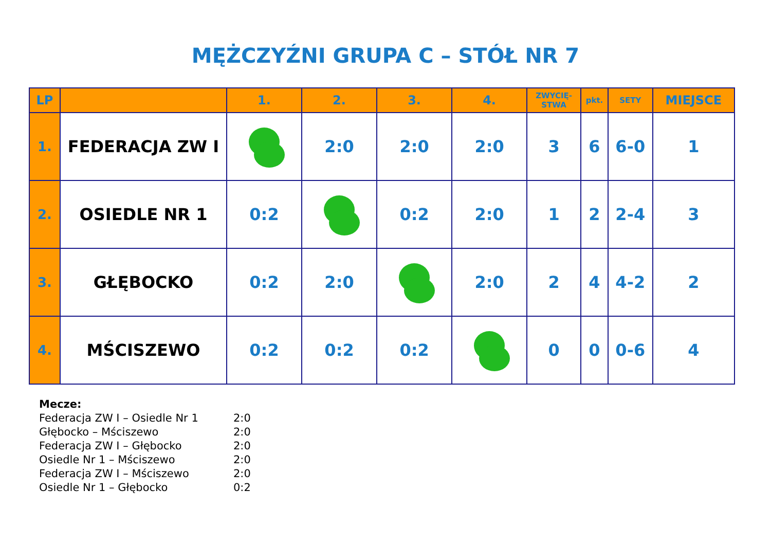MĘŻCZYŹNI GRUPA C – STÓŁ NR 7
| LP | | 1. | 2. | 3. | 4. | ZWYCIĘ- STWA | pkt. | SETY | MIEJSCE |
| --- | --- | --- | --- | --- | --- | --- | --- | --- | --- |
| 1. | FEDERACJA ZW I | | 2:0 | 2:0 | 2:0 | 3 | 6 | 6-0 | 1 |
| 2. | OSIEDLE NR 1 | 0:2 | | 0:2 | 2:0 | 1 | 2 | 2-4 | 3 |
| 3. | GŁĘBOCKO | 0:2 | 2:0 | | 2:0 | 2 | 4 | 4-2 | 2 |
| 4. | MŚCISZEWO | 0:2 | 0:2 | 0:2 | | 0 | 0 | 0-6 | 4 |
Mecze:
Federacja ZW I – Osiedle Nr 1 2:0
Głębocko – Mściszewo 2:0
Federacja ZW I – Głębocko 2:0
Osiedle Nr 1 – Mściszewo 2:0
Federacja ZW I – Mściszewo 2:0
Osiedle Nr 1 – Głębocko 0:2